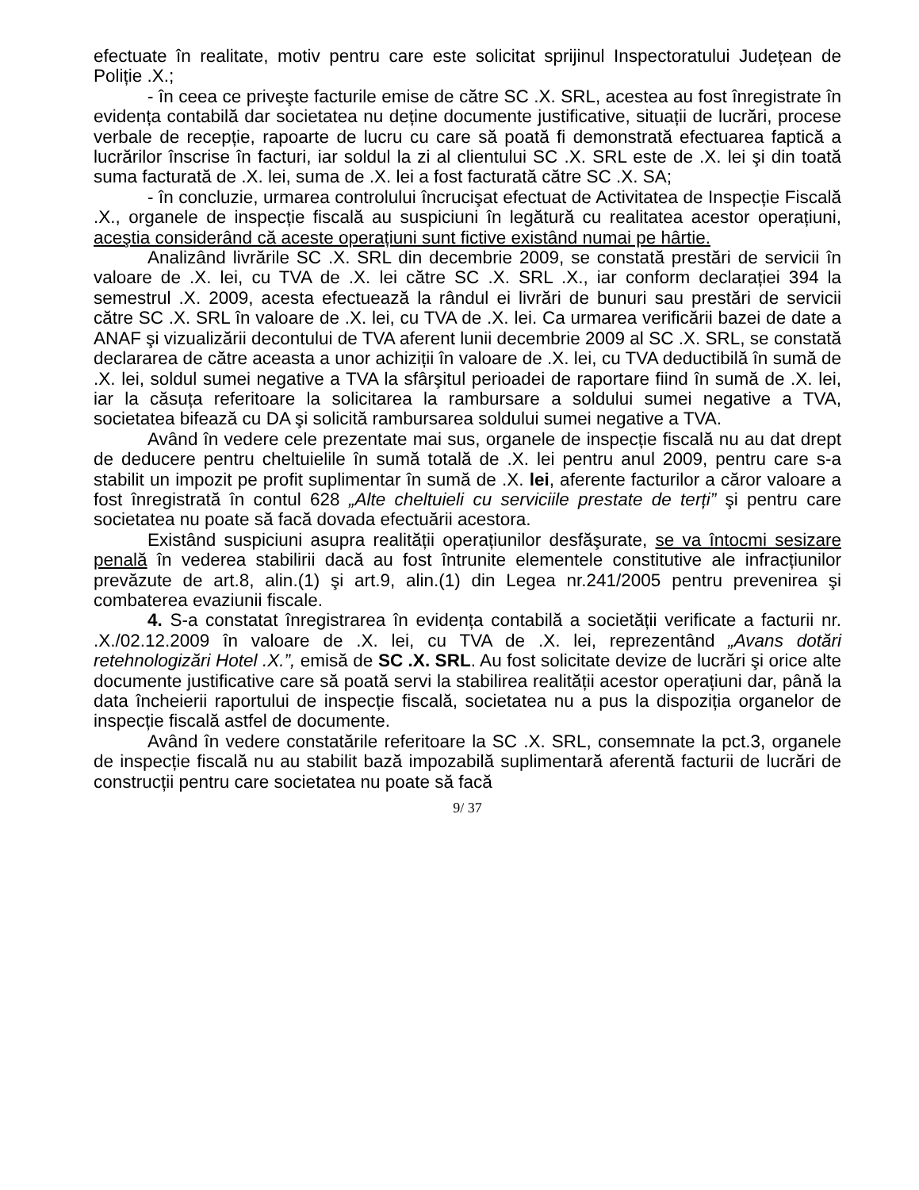efectuate în realitate, motiv pentru care este solicitat sprijinul Inspectoratului Județean de Poliție .X.;
- în ceea ce priveşte facturile emise de către SC .X. SRL, acestea au fost înregistrate în evidența contabilă dar societatea nu deține documente justificative, situații de lucrări, procese verbale de recepție, rapoarte de lucru cu care să poată fi demonstrată efectuarea faptică a lucrărilor înscrise în facturi, iar soldul la zi al clientului SC .X. SRL este de .X. lei şi din toată suma facturată de .X. lei, suma de .X. lei a fost facturată către SC .X. SA;
- în concluzie, urmarea controlului încrucişat efectuat de Activitatea de Inspecție Fiscală .X., organele de inspecție fiscală au suspiciuni în legătură cu realitatea acestor operațiuni, aceştia considerând că aceste operațiuni sunt fictive existând numai pe hârtie.
Analizând livrările SC .X. SRL din decembrie 2009, se constată prestări de servicii în valoare de .X. lei, cu TVA de .X. lei către SC .X. SRL .X., iar conform declarației 394 la semestrul .X. 2009, acesta efectuează la rândul ei livrări de bunuri sau prestări de servicii către SC .X. SRL în valoare de .X. lei, cu TVA de .X. lei. Ca urmarea verificării bazei de date a ANAF şi vizualizării decontului de TVA aferent lunii decembrie 2009 al SC .X. SRL, se constată declararea de către aceasta a unor achiziții în valoare de .X. lei, cu TVA deductibilă în sumă de .X. lei, soldul sumei negative a TVA la sfârşitul perioadei de raportare fiind în sumă de .X. lei, iar la căsuța referitoare la solicitarea la rambursare a soldului sumei negative a TVA, societatea bifează cu DA şi solicită rambursarea soldului sumei negative a TVA.
Având în vedere cele prezentate mai sus, organele de inspecție fiscală nu au dat drept de deducere pentru cheltuielile în sumă totală de .X. lei pentru anul 2009, pentru care s-a stabilit un impozit pe profit suplimentar în sumă de .X. lei, aferente facturilor a căror valoare a fost înregistrată în contul 628 „Alte cheltuieli cu serviciile prestate de terți” şi pentru care societatea nu poate să facă dovada efectuării acestora.
Existând suspiciuni asupra realității operațiunilor desfăşurate, se va întocmi sesizare penală în vederea stabilirii dacă au fost întrunite elementele constitutive ale infracțiunilor prevăzute de art.8, alin.(1) şi art.9, alin.(1) din Legea nr.241/2005 pentru prevenirea şi combaterea evaziunii fiscale.
4. S-a constatat înregistrarea în evidența contabilă a societății verificate a facturii nr. .X./02.12.2009 în valoare de .X. lei, cu TVA de .X. lei, reprezentând „Avans dotări retehnologizări Hotel .X.”, emisă de SC .X. SRL. Au fost solicitate devize de lucrări şi orice alte documente justificative care să poată servi la stabilirea realității acestor operațiuni dar, până la data încheierii raportului de inspecție fiscală, societatea nu a pus la dispoziția organelor de inspecție fiscală astfel de documente.
Având în vedere constatările referitoare la SC .X. SRL, consemnate la pct.3, organele de inspecție fiscală nu au stabilit bază impozabilă suplimentară aferentă facturii de lucrări de construcții pentru care societatea nu poate să facă
9/ 37